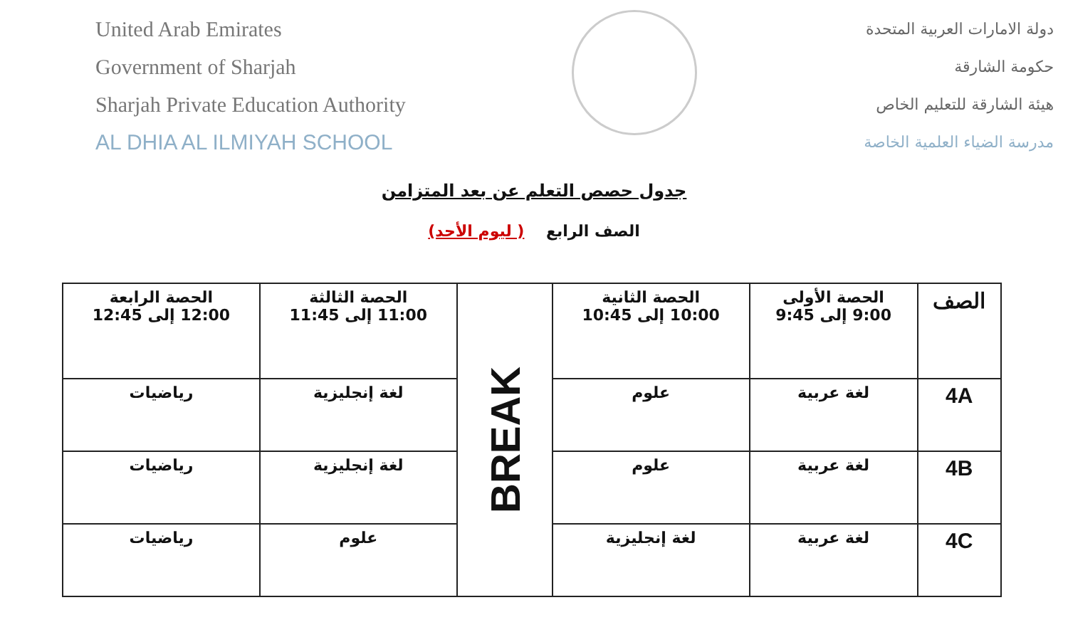United Arab Emirates
Government of Sharjah
Sharjah Private Education Authority
AL DHIA AL ILMIYAH SCHOOL
دولة الامارات العربية المتحدة
حكومة الشارقة
هيئة الشارقة للتعليم الخاص
مدرسة الضياء العلمية الخاصة
جدول حصص التعلم عن بعد المتزامن
الصف الرابع ( ليوم الأحد)
| الصف | الحصة الأولى 9:00 إلى 9:45 | الحصة الثانية 10:00 إلى 10:45 | BREAK | الحصة الثالثة 11:00 إلى 11:45 | الحصة الرابعة 12:00 إلى 12:45 |
| 4A | لغة عربية | علوم | | لغة إنجليزية | رياضيات |
| 4B | لغة عربية | علوم | | لغة إنجليزية | رياضيات |
| 4C | لغة عربية | لغة إنجليزية | | علوم | رياضيات |